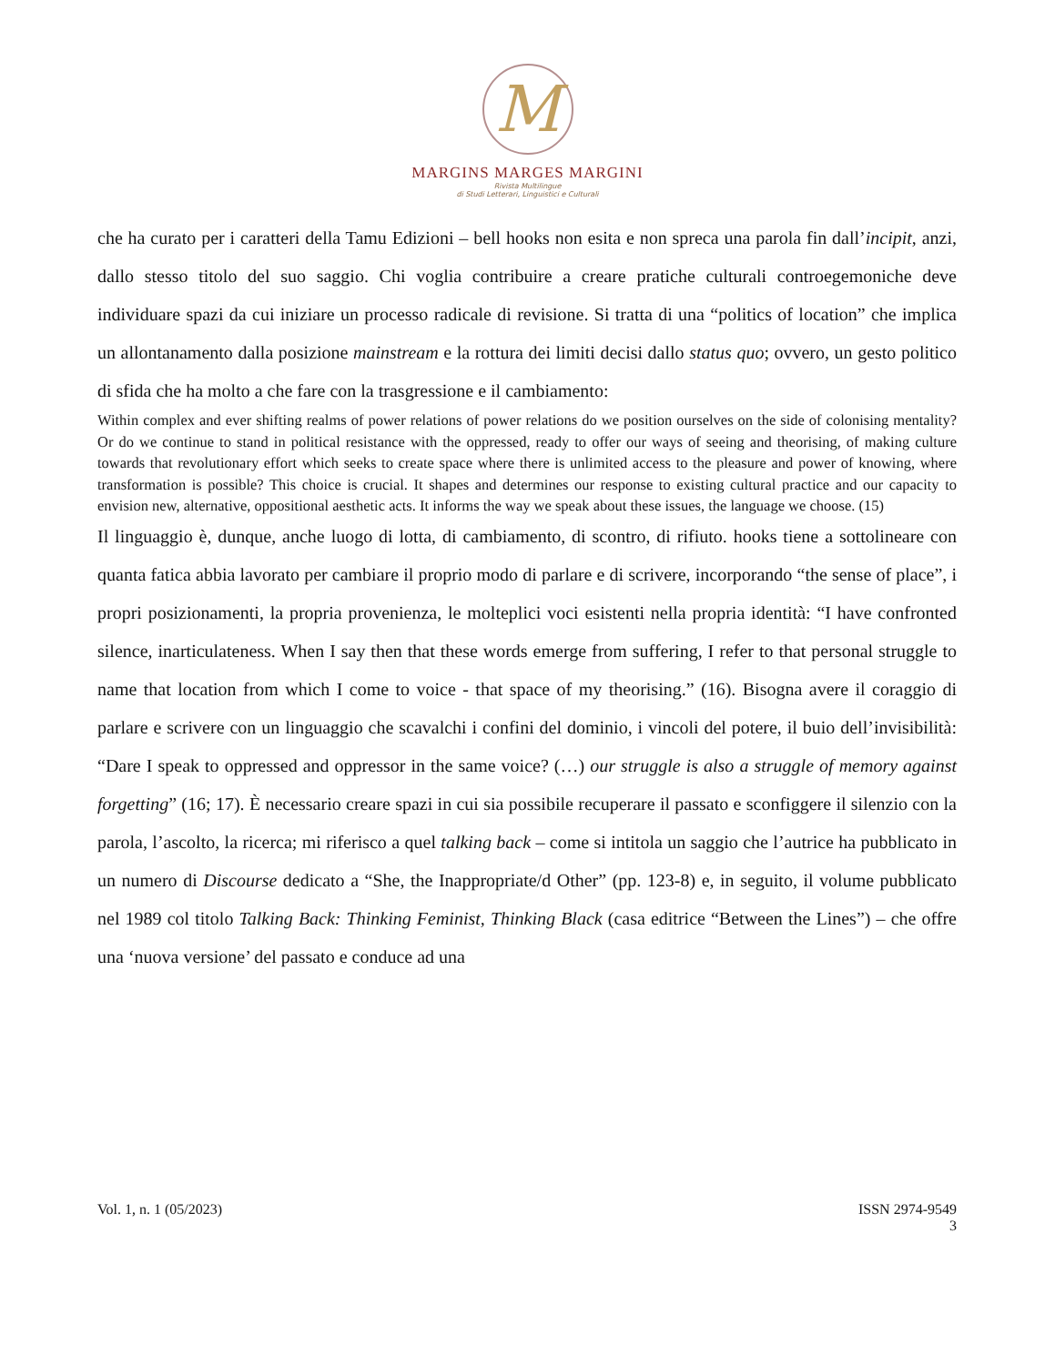M
MARGINS MARGES MARGINI
Rivista Multilingue
di Studi Letterari, Linguistici e Culturali
che ha curato per i caratteri della Tamu Edizioni – bell hooks non esita e non spreca una parola fin dall’incipit, anzi, dallo stesso titolo del suo saggio. Chi voglia contribuire a creare pratiche culturali controegemoniche deve individuare spazi da cui iniziare un processo radicale di revisione. Si tratta di una “politics of location” che implica un allontanamento dalla posizione mainstream e la rottura dei limiti decisi dallo status quo; ovvero, un gesto politico di sfida che ha molto a che fare con la trasgressione e il cambiamento:
Within complex and ever shifting realms of power relations of power relations do we position ourselves on the side of colonising mentality? Or do we continue to stand in political resistance with the oppressed, ready to offer our ways of seeing and theorising, of making culture towards that revolutionary effort which seeks to create space where there is unlimited access to the pleasure and power of knowing, where transformation is possible? This choice is crucial. It shapes and determines our response to existing cultural practice and our capacity to envision new, alternative, oppositional aesthetic acts. It informs the way we speak about these issues, the language we choose. (15)
Il linguaggio è, dunque, anche luogo di lotta, di cambiamento, di scontro, di rifiuto. hooks tiene a sottolineare con quanta fatica abbia lavorato per cambiare il proprio modo di parlare e di scrivere, incorporando “the sense of place”, i propri posizionamenti, la propria provenienza, le molteplici voci esistenti nella propria identità: “I have confronted silence, inarticulateness. When I say then that these words emerge from suffering, I refer to that personal struggle to name that location from which I come to voice - that space of my theorising.” (16). Bisogna avere il coraggio di parlare e scrivere con un linguaggio che scavalchi i confini del dominio, i vincoli del potere, il buio dell’invisibilità: “Dare I speak to oppressed and oppressor in the same voice? (…) our struggle is also a struggle of memory against forgetting” (16; 17). È necessario creare spazi in cui sia possibile recuperare il passato e sconfiggere il silenzio con la parola, l’ascolto, la ricerca; mi riferisco a quel talking back – come si intitola un saggio che l’autrice ha pubblicato in un numero di Discourse dedicato a “She, the Inappropriate/d Other” (pp. 123-8) e, in seguito, il volume pubblicato nel 1989 col titolo Talking Back: Thinking Feminist, Thinking Black (casa editrice “Between the Lines”) – che offre una ‘nuova versione’ del passato e conduce ad una
Vol. 1, n. 1 (05/2023) ISSN 2974-9549
3